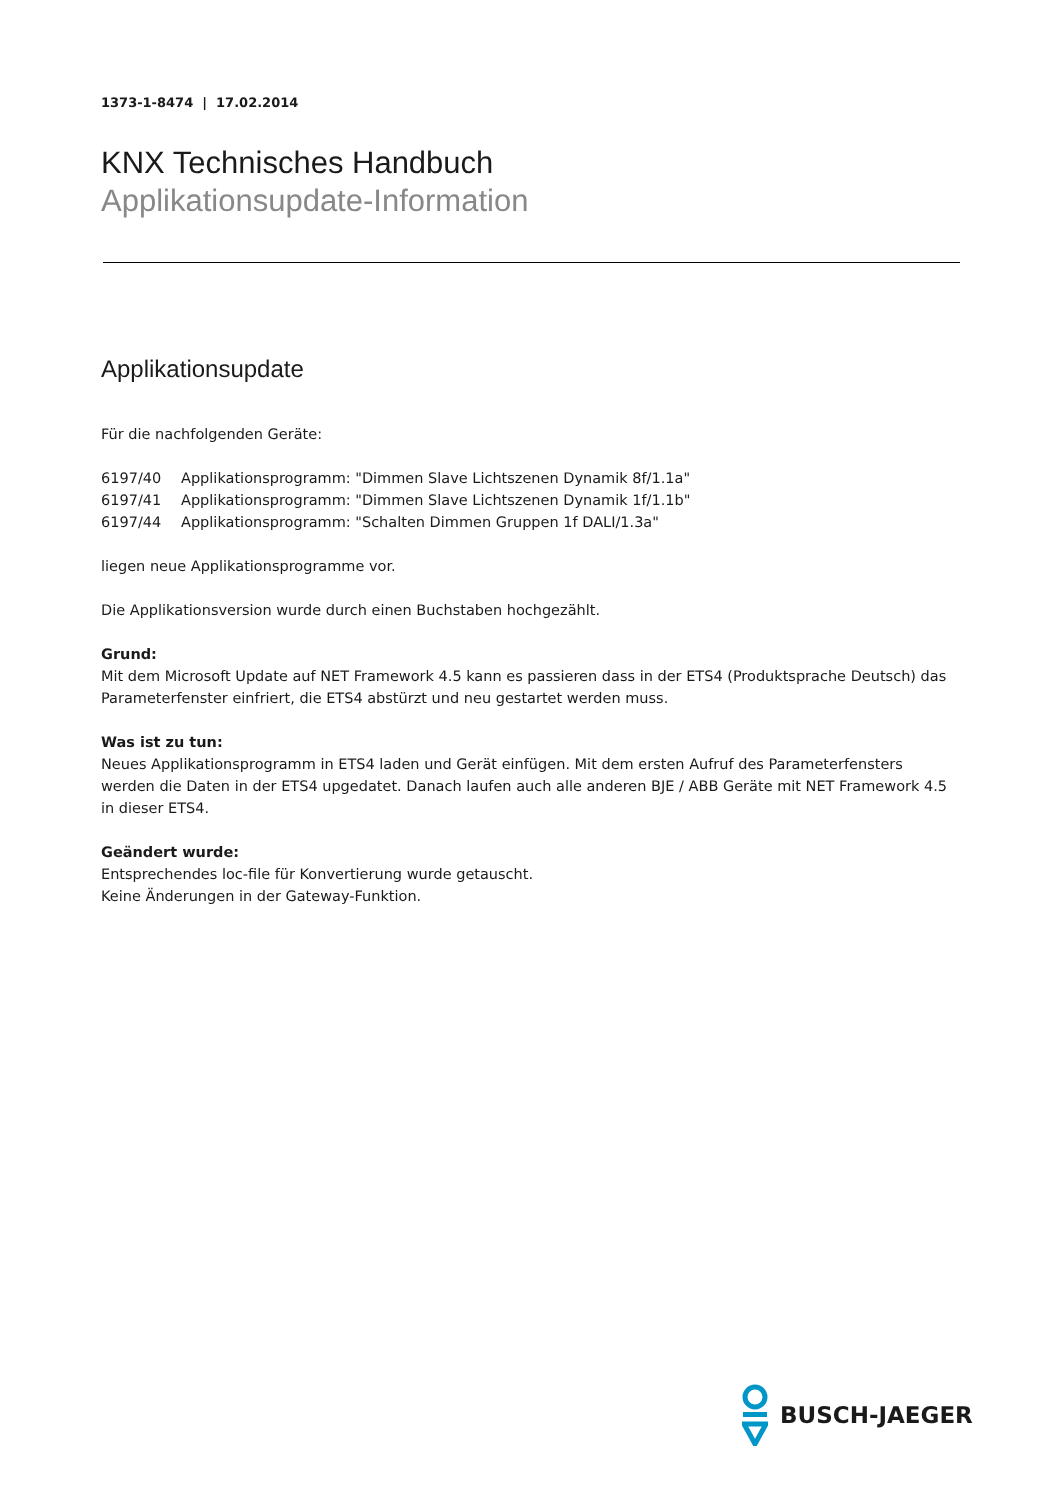1373-1-8474 | 17.02.2014
KNX Technisches Handbuch
Applikationsupdate-Information
Applikationsupdate
Für die nachfolgenden Geräte:
6197/40 Applikationsprogramm: "Dimmen Slave Lichtszenen Dynamik 8f/1.1a"
6197/41 Applikationsprogramm: "Dimmen Slave Lichtszenen Dynamik 1f/1.1b"
6197/44 Applikationsprogramm: "Schalten Dimmen Gruppen 1f DALI/1.3a"
liegen neue Applikationsprogramme vor.
Die Applikationsversion wurde durch einen Buchstaben hochgezählt.
Grund:
Mit dem Microsoft Update auf NET Framework 4.5 kann es passieren dass in der ETS4 (Produktsprache Deutsch) das Parameterfenster einfriert, die ETS4 abstürzt und neu gestartet werden muss.
Was ist zu tun:
Neues Applikationsprogramm in ETS4 laden und Gerät einfügen. Mit dem ersten Aufruf des Parameterfensters werden die Daten in der ETS4 upgedatet. Danach laufen auch alle anderen BJE / ABB Geräte mit NET Framework 4.5 in dieser ETS4.
Geändert wurde:
Entsprechendes loc-file für Konvertierung wurde getauscht.
Keine Änderungen in der Gateway-Funktion.
BUSCH-JAEGER